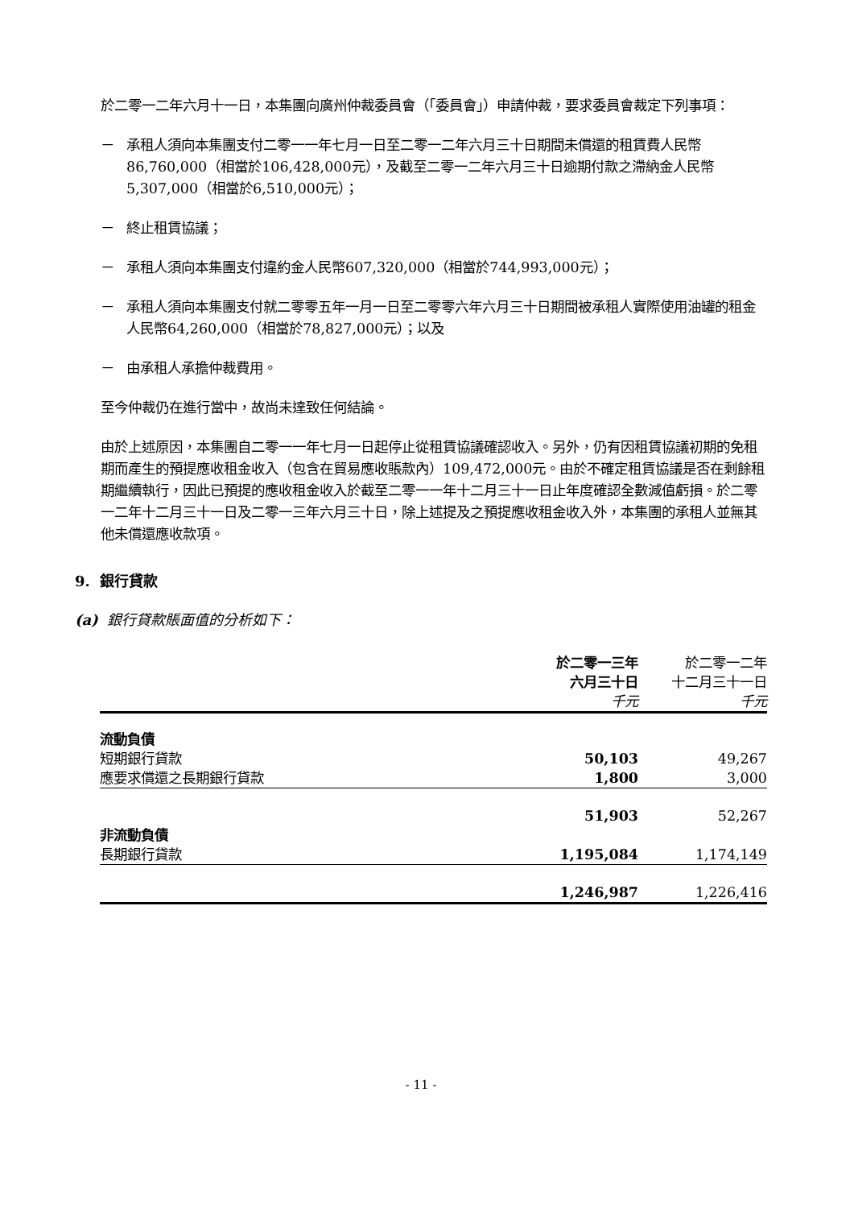於二零一二年六月十一日，本集團向廣州仲裁委員會（「委員會」）申請仲裁，要求委員會裁定下列事項：
－ 承租人須向本集團支付二零一一年七月一日至二零一二年六月三十日期間未償還的租賃費人民幣86,760,000（相當於106,428,000元），及截至二零一二年六月三十日逾期付款之滯納金人民幣5,307,000（相當於6,510,000元）；
－ 終止租賃協議；
－ 承租人須向本集團支付違約金人民幣607,320,000（相當於744,993,000元）；
－ 承租人須向本集團支付就二零零五年一月一日至二零零六年六月三十日期間被承租人實際使用油罐的租金人民幣64,260,000（相當於78,827,000元）；以及
－ 由承租人承擔仲裁費用。
至今仲裁仍在進行當中，故尚未達致任何結論。
由於上述原因，本集團自二零一一年七月一日起停止從租賃協議確認收入。另外，仍有因租賃協議初期的免租期而產生的預提應收租金收入（包含在貿易應收賬款內）109,472,000元。由於不確定租賃協議是否在剩餘租期繼續執行，因此已預提的應收租金收入於截至二零一一年十二月三十一日止年度確認全數減值虧損。於二零一二年十二月三十一日及二零一三年六月三十日，除上述提及之預提應收租金收入外，本集團的承租人並無其他未償還應收款項。
9. 銀行貸款
(a) 銀行貸款賬面值的分析如下：
| | 於二零一三年 六月三十日 千元 | 於二零一二年 十二月三十一日 千元 |
| --- | --- | --- |
| 流動負債 | | |
| 短期銀行貸款 | 50,103 | 49,267 |
| 應要求償還之長期銀行貸款 | 1,800 | 3,000 |
| | 51,903 | 52,267 |
| 非流動負債 | | |
| 長期銀行貸款 | 1,195,084 | 1,174,149 |
| | 1,246,987 | 1,226,416 |
- 11 -